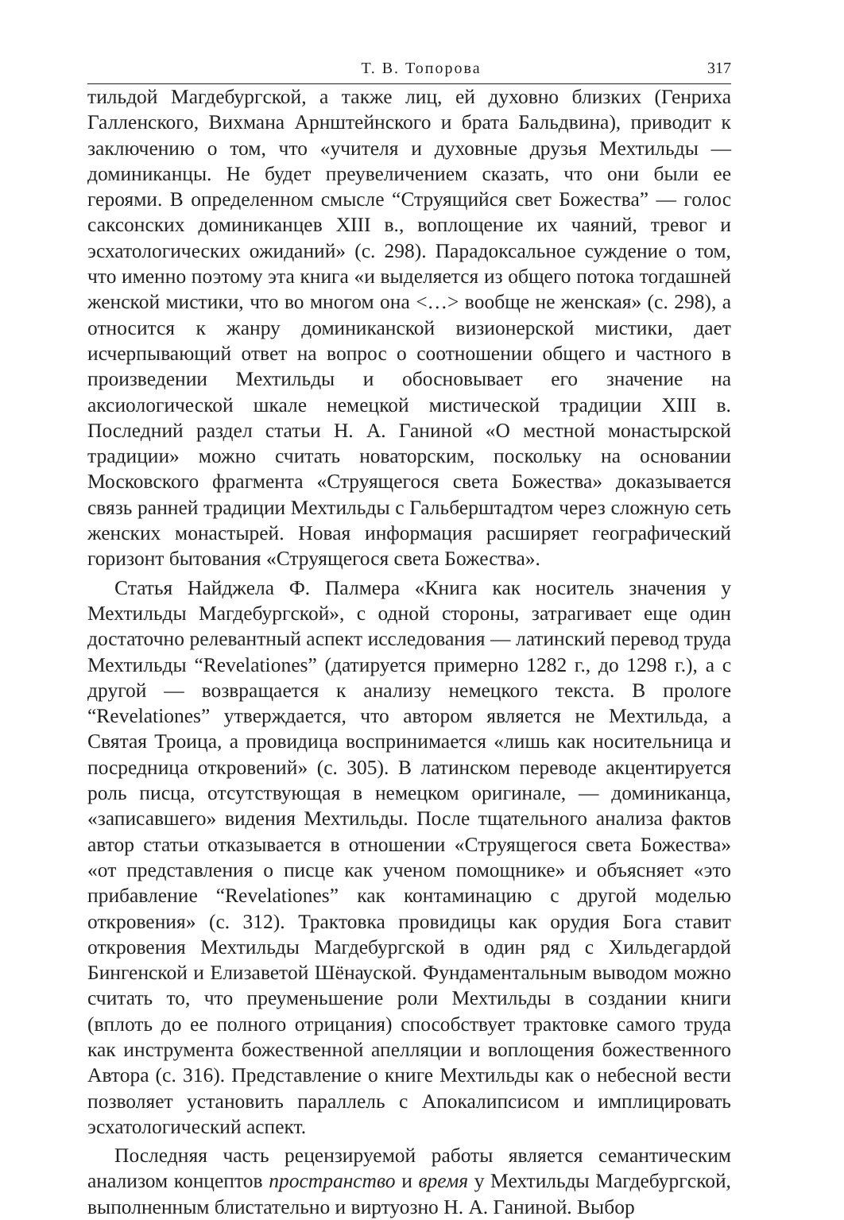Т. В. Топорова 317
тильдой Магдебургской, а также лиц, ей духовно близких (Генриха Галленского, Вихмана Арнштейнского и брата Бальдвина), приводит к заключению о том, что «учителя и духовные друзья Мехтильды — доминиканцы. Не будет преувеличением сказать, что они были ее героями. В определенном смысле “Струящийся свет Божества” — голос саксонских доминиканцев XIII в., воплощение их чаяний, тревог и эсхатологических ожиданий» (с. 298). Парадоксальное суждение о том, что именно поэтому эта книга «и выделяется из общего потока тогдашней женской мистики, что во многом она <…> вообще не женская» (с. 298), а относится к жанру доминиканской визионерской мистики, дает исчерпывающий ответ на вопрос о соотношении общего и частного в произведении Мехтильды и обосновывает его значение на аксиологической шкале немецкой мистической традиции XIII в. Последний раздел статьи Н. А. Ганиной «О местной монастырской традиции» можно считать новаторским, поскольку на основании Московского фрагмента «Струящегося света Божества» доказывается связь ранней традиции Мехтильды с Гальберштадтом через сложную сеть женских монастырей. Новая информация расширяет географический горизонт бытования «Струящегося света Божества».
Статья Найджела Ф. Палмера «Книга как носитель значения у Мехтильды Магдебургской», с одной стороны, затрагивает еще один достаточно релевантный аспект исследования — латинский перевод труда Мехтильды “Revelationes” (датируется примерно 1282 г., до 1298 г.), а с другой — возвращается к анализу немецкого текста. В прологе “Revelationes” утверждается, что автором является не Мехтильда, а Святая Троица, а провидица воспринимается «лишь как носительница и посредница откровений» (с. 305). В латинском переводе акцентируется роль писца, отсутствующая в немецком оригинале, — доминиканца, «записавшего» видения Мехтильды. После тщательного анализа фактов автор статьи отказывается в отношении «Струящегося света Божества» «от представления о писце как ученом помощнике» и объясняет «это прибавление “Revelationes” как контаминацию с другой моделью откровения» (с. 312). Трактовка провидицы как орудия Бога ставит откровения Мехтильды Магдебургской в один ряд с Хильдегардой Бингенской и Елизаветой Шёнауской. Фундаментальным выводом можно считать то, что преуменьшение роли Мехтильды в создании книги (вплоть до ее полного отрицания) способствует трактовке самого труда как инструмента божественной апелляции и воплощения божественного Автора (с. 316). Представление о книге Мехтильды как о небесной вести позволяет установить параллель с Апокалипсисом и имплицировать эсхатологический аспект.
Последняя часть рецензируемой работы является семантическим анализом концептов пространство и время у Мехтильды Магдебургской, выполненным блистательно и виртуозно Н. А. Ганиной. Выбор